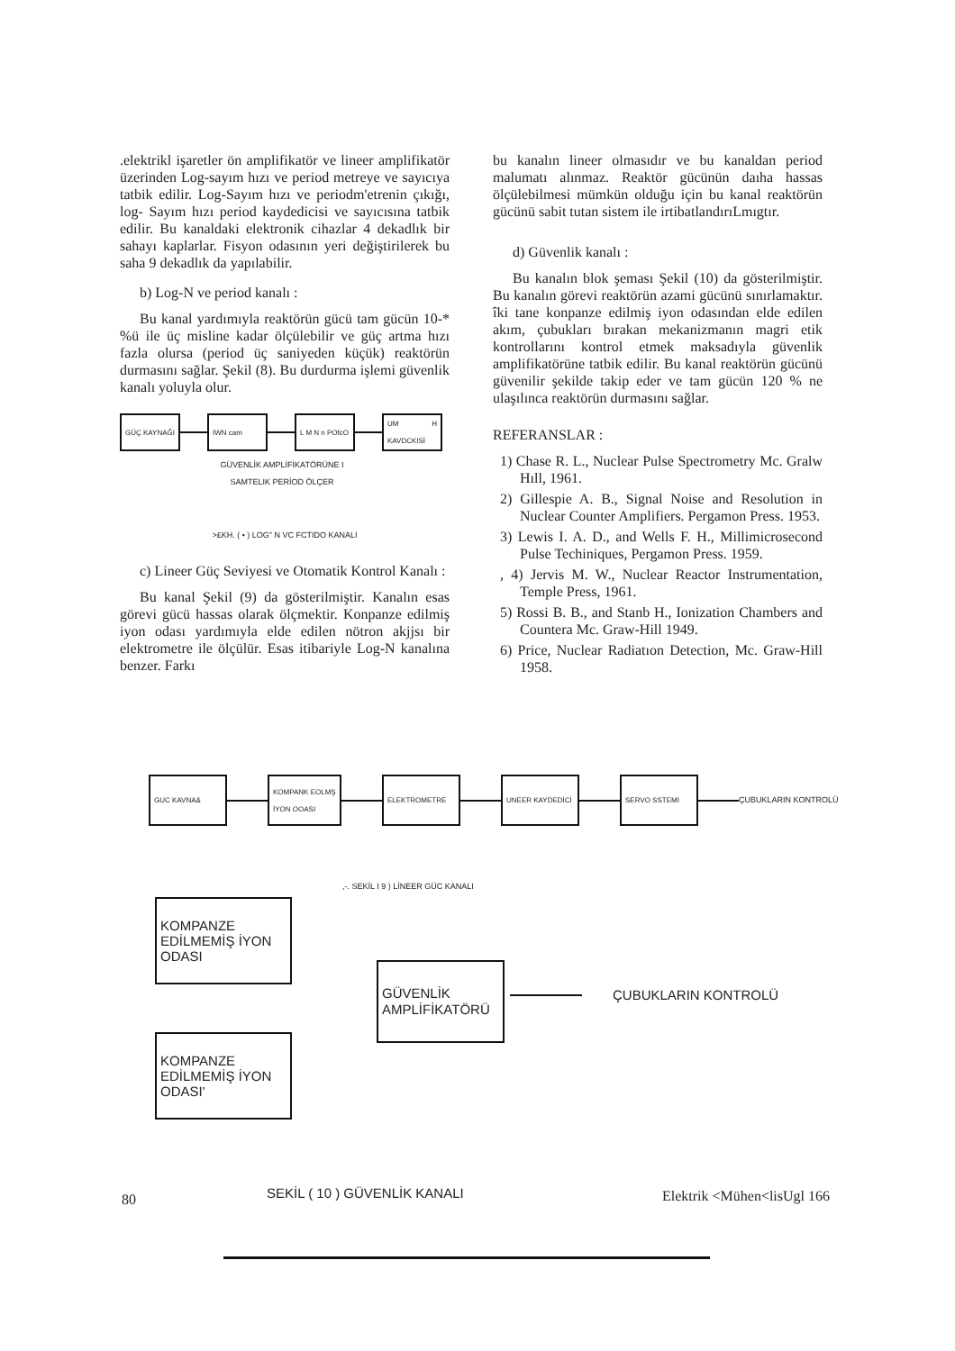.elektrikl işaretler ön amplifikatör ve lineer amplifikatör üzerinden Log-sayım hızı ve period metreye ve sayıcıya tatbik edilir. Log-Sayım hızı ve periodm'etrenin çıkığı, log- Sayım hızı period kaydedicisi ve sayıcısına tatbik edilir. Bu kanaldaki elektronik cihazlar 4 dekadlık bir sahayı kaplarlar. Fisyon odasının yeri değiştirilerek bu saha 9 dekadlık da yapılabilir.
b) Log-N ve period kanalı :
Bu kanal yardımıyla reaktörün gücü tam gücün 10-* %ü ile üç misline kadar ölçülebilir ve güç artma hızı fazla olursa (period üç saniyeden küçük) reaktörün durmasını sağlar. Şekil (8). Bu durdurma işlemi güvenlik kanalı yoluyla olur.
GÜÇ KAYNAĞI IWN cam
L M N n POfcO
UM H KAVDCKISİ
GÜVENLİK AMPLİFİKATÖRÜNE I SAMTELIK PERİOD ÖLÇER
>£KH. ( • ) LOG" N VC FCTIDO KANALI
c) Lineer Güç Seviyesi ve Otomatik Kontrol Kanalı :
Bu kanal Şekil (9) da gösterilmiştir. Kanalın esas görevi gücü hassas olarak ölçmektir. Konpanze edilmiş iyon odası yardımıyla elde edilen nötron akjjsı bir elektrometre ile ölçülür. Esas itibariyle Log-N kanalına benzer. Farkı
bu kanalın lineer olmasıdır ve bu kanaldan period malumatı alınmaz. Reaktör gücünün daıha hassas ölçülebilmesi mümkün olduğu için bu kanal reaktörün gücünü sabit tutan sistem ile irtibatlandırıLmıgtır.
d) Güvenlik kanalı :
Bu kanalın blok şeması Şekil (10) da gösterilmiştir. Bu kanalın görevi reaktörün azami gücünü sınırlamaktır. îki tane konpanze edilmiş iyon odasından elde edilen akım, çubukları bırakan mekanizmanın magri etik kontrollarını kontrol etmek maksadıyla güvenlik amplifikatörüne tatbik edilir. Bu kanal reaktörün gücünü güvenilir şekilde takip eder ve tam gücün 120 % ne ulaşılınca reaktörün durmasını sağlar.
REFERANSLAR :
1) Chase R. L., Nuclear Pulse Spectrometry Mc. Gralw Hıll, 1961.
2) Gillespie A. B., Signal Noise and Resolution in Nuclear Counter Amplifiers. Pergamon Press. 1953.
3) Lewis I. A. D., and Wells F. H., Millimicrosecond Pulse Techiniques, Pergamon Press. 1959.
, 4) Jervis M. W., Nuclear Reactor Instrumentation, Temple Press, 1961.
5) Rossi B. B., and Stanb H., Ionization Chambers and Countera Mc. Graw-Hill 1949.
6) Price, Nuclear Radiatıon Detection, Mc. Graw-Hill 1958.
GUC KAVNA&
KOMPANK EOLMŞ İYON OOASI
ELEKTROMETRE UNEER KAYDEDİCİ SERVO SSTEMI
ÇUBUKLARIN KONTROLÜ
,-. SEKİL I 9 ) LİNEER GÜC KANALI
KOMPANZE EDİLMEMİŞ İYON ODASI
KOMPANZE EDİLMEMİŞ İYON ODASI'
GÜVENLİK AMPLİFİKATÖRÜ
ÇUBUKLARIN KONTROLÜ
SEKİL ( 10 ) GÜVENLİK KANALI
80 Elektrik <Mühen<lisUgl 166